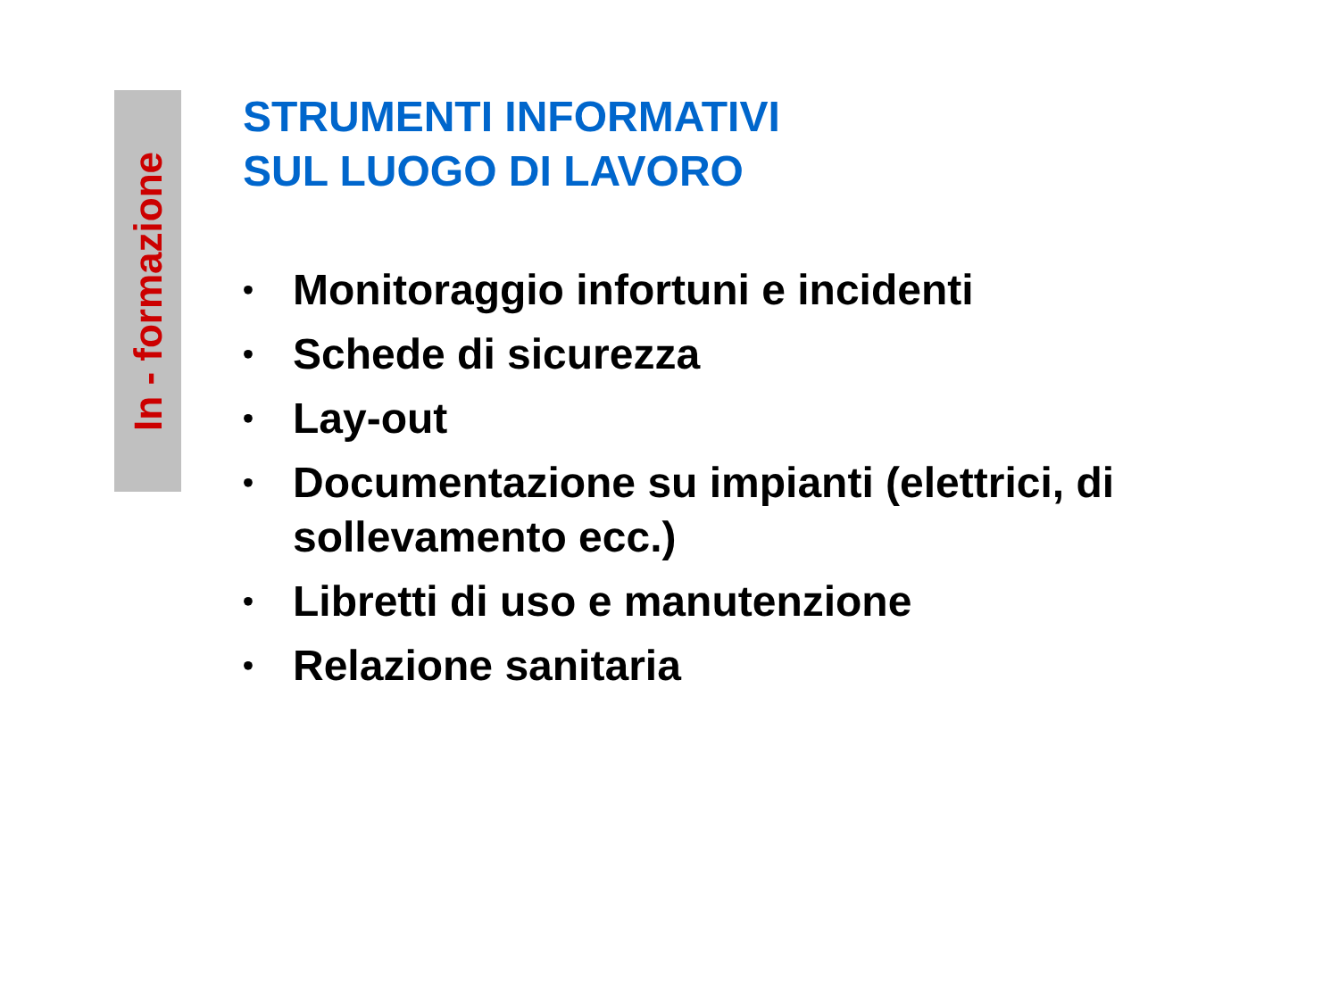In - formazione
STRUMENTI INFORMATIVI
SUL LUOGO DI LAVORO
• Monitoraggio infortuni e incidenti
• Schede di sicurezza
• Lay-out
• Documentazione su impianti (elettrici, di sollevamento ecc.)
• Libretti di uso e manutenzione
• Relazione sanitaria